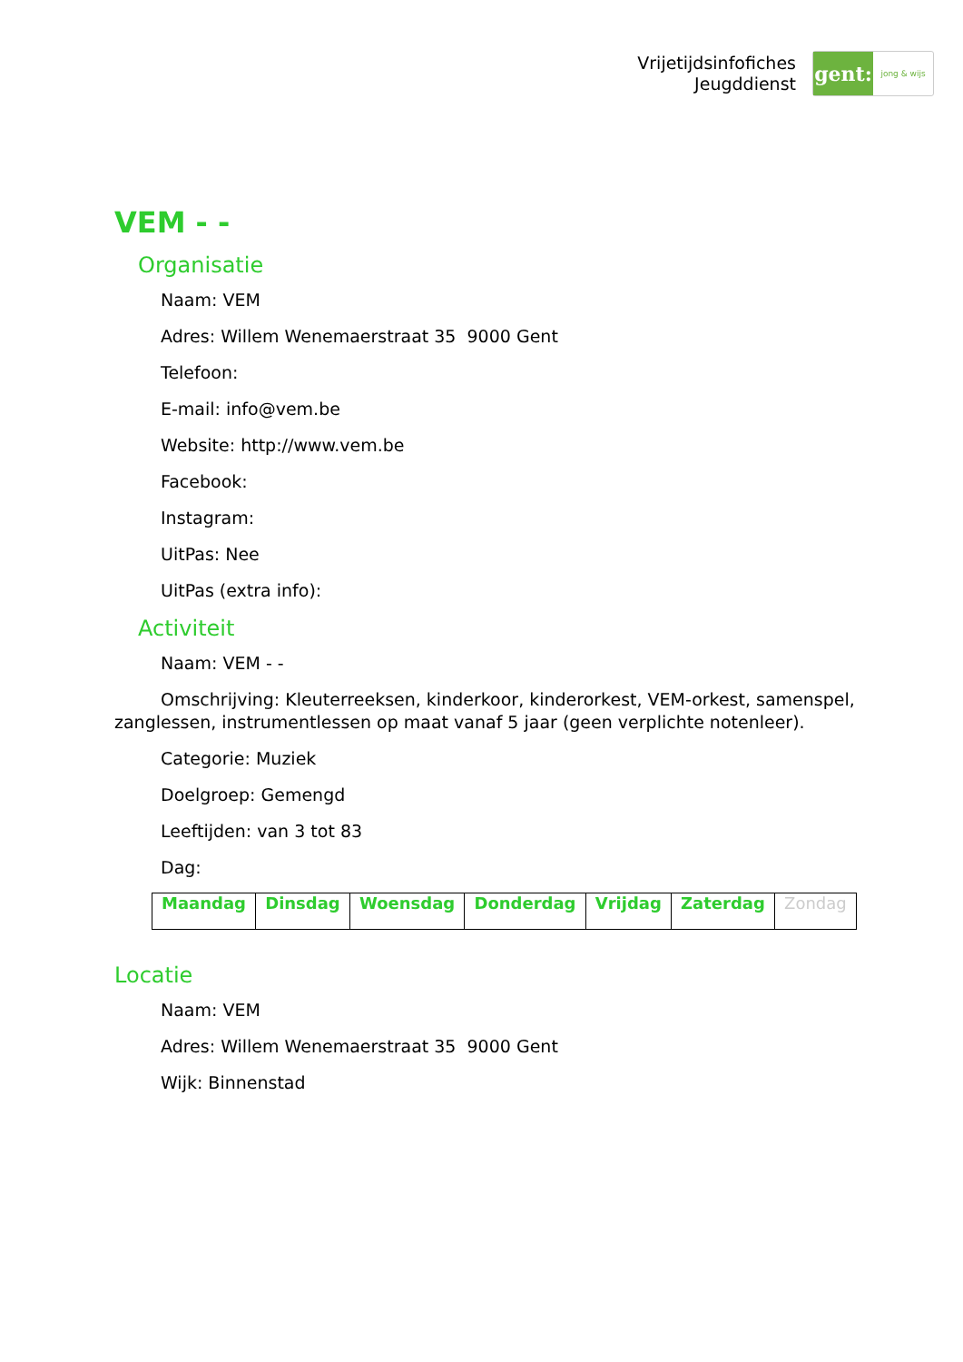Vrijetijdsinfofiches
Jeugddienst
gent:
jong & wijs
VEM - -
Organisatie
Naam: VEM
Adres: Willem Wenemaerstraat 35 9000 Gent
Telefoon:
E-mail: info@vem.be
Website: http://www.vem.be
Facebook:
Instagram:
UitPas: Nee
UitPas (extra info):
Activiteit
Naam: VEM - -
Omschrijving: Kleuterreeksen, kinderkoor, kinderorkest, VEM-orkest, samenspel, zanglessen, instrumentlessen op maat vanaf 5 jaar (geen verplichte notenleer).
Categorie: Muziek
Doelgroep: Gemengd
Leeftijden: van 3 tot 83
Dag:
| Maandag | Dinsdag | Woensdag | Donderdag | Vrijdag | Zaterdag | Zondag |
Locatie
Naam: VEM
Adres: Willem Wenemaerstraat 35 9000 Gent
Wijk: Binnenstad